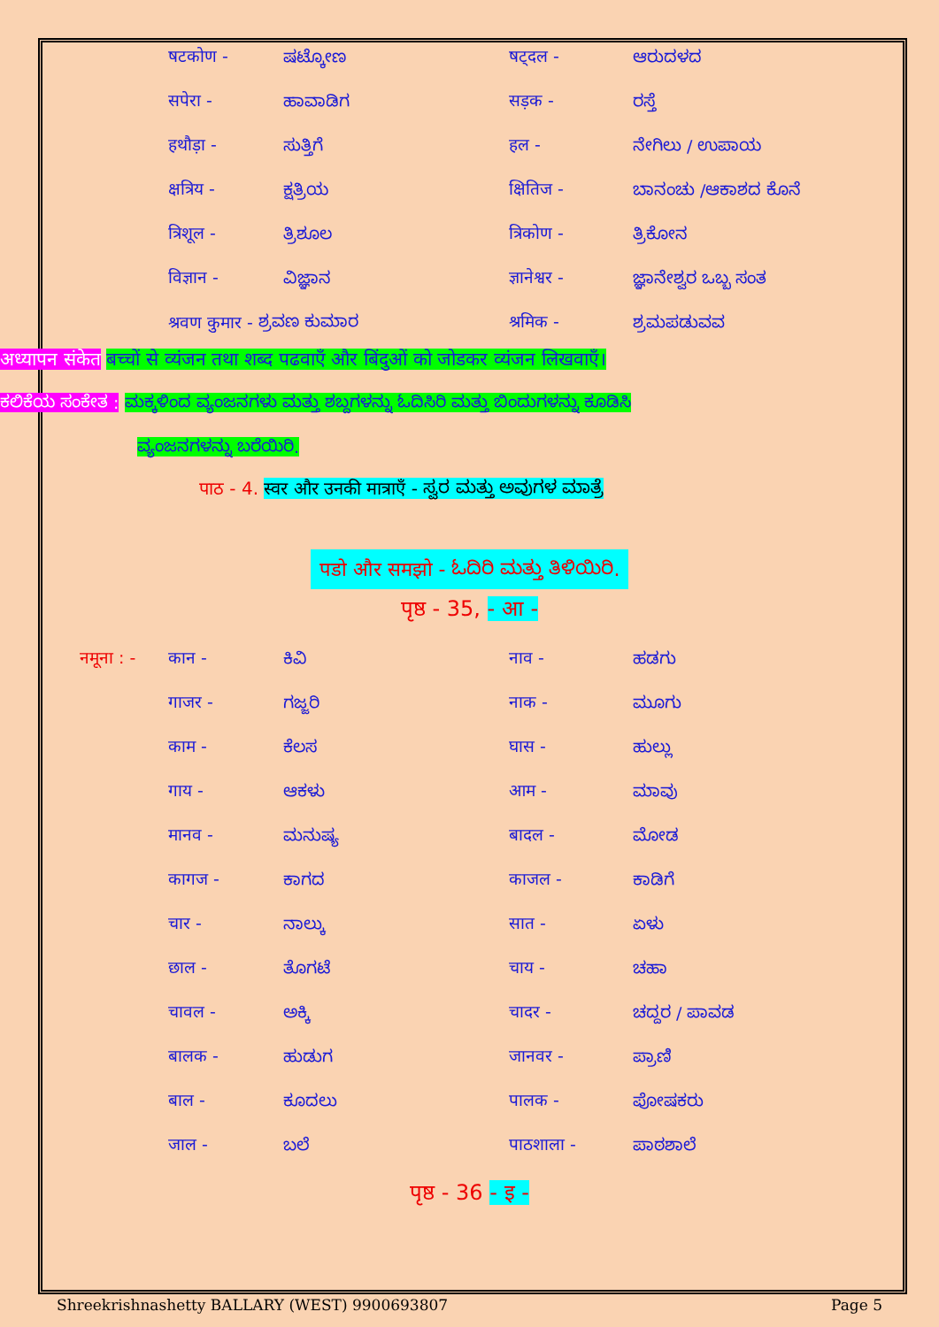षटकोण - ಷಟ್ಕೋಣ षट्दल - ಆರುದಳದ
सपेरा - ಹಾವಾಡಿಗ सड़क - ರಸ್ತೆ
हथौड़ा - ಸುತ್ತಿಗೆ हल - ನೇಗಿಲು / ಉಪಾಯ
क्षत्रिय - ಕ್ಷತ್ರಿಯ क्षितिज - ಬಾನಂಚು /ಆಕಾಶದ ಕೊನೆ
त्रिशूल - ತ್ರಿಶೂಲ त्रिकोण - ತ್ರಿಕೋನ
विज्ञान - ವಿಜ್ಞಾನ ज्ञानेश्वर - ಜ್ಞಾನೇಶ್ವರ ಒಬ್ಬ ಸಂತ
श्रवण कुमार - ಶ್ರವಣ ಕುಮಾರ श्रमिक - ಶ್ರಮಪಡುವವ
अध्यापन संकेत बच्चों से व्यंजन तथा शब्द पढवाएँ और बिंदुओं को जोडकर व्यंजन लिखवाएँ।
ಕಲಿಕೆಯ ಸಂಕೇತ : ಮಕ್ಕಳಿಂದ ವ್ಯಂಜನಗಳು ಮತ್ತು ಶಬ್ದಗಳನ್ನು ಓದಿಸಿರಿ ಮತ್ತು ಬಿಂದುಗಳನ್ನು ಕೂಡಿಸಿ
ವ್ಯಂಜನಗಳನ್ನು ಬರೆಯಿರಿ.
पाठ - 4. स्वर और उनकी मात्राएँ - ಸ್ವರ ಮತ್ತು ಅವುಗಳ ಮಾತ್ರೆ
पडो और समझो - ಓದಿರಿ ಮತ್ತು ತಿಳಿಯಿರಿ.
पृष्ठ - 35, - आ -
नमूना : - कान - ಕಿವಿ नाव - ಹಡಗು
गाजर - ಗಜ್ಜರಿ नाक - ಮೂಗು
काम - ಕೆಲಸ घास - ಹುಲ್ಲು
गाय - ಆಕಳು आम - ಮಾವು
मानव - ಮನುಷ್ಯ बादल - ಮೋಡ
कागज - ಕಾಗದ काजल - ಕಾಡಿಗೆ
चार - ನಾಲ್ಕು सात - ಏಳು
छाल - ತೊಗಟೆ चाय - ಚಹಾ
चावल - ಅಕ್ಕಿ चादर - ಚದ್ದರ / ಪಾವಡ
बालक - ಹುಡುಗ जानवर - ಪ್ರಾಣಿ
बाल - ಕೂದಲು पालक - ಪೋಷಕರು
जाल - ಬಲೆ पाठशाला - ಪಾಠಶಾಲೆ
पृष्ठ - 36 - इ -
Shreekrishnashetty BALLARY (WEST) 9900693807 Page 5